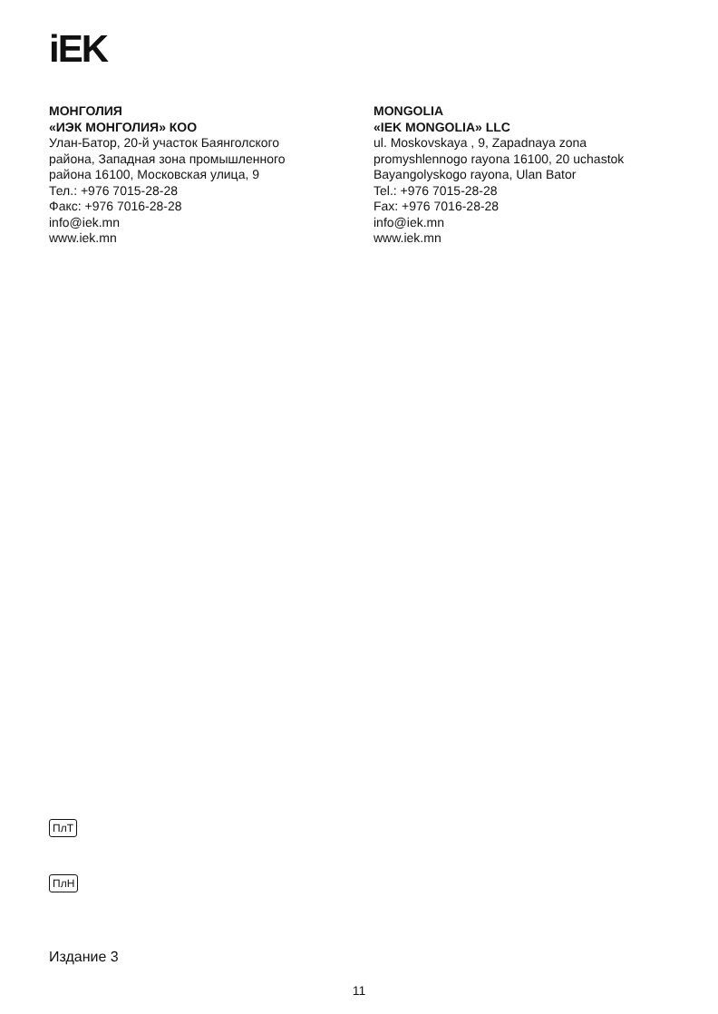iEK
МОНГОЛИЯ
«ИЭК МОНГОЛИЯ» КОО
Улан-Батор, 20-й участок Баянголского
района, Западная зона промышленного
района 16100, Московская улица, 9
Тел.: +976 7015-28-28
Факс: +976 7016-28-28
info@iek.mn
www.iek.mn
MONGOLIA
«IEK MONGOLIA» LLC
ul. Moskovskaya , 9, Zapadnaya zona
promyshlennogo rayona 16100, 20 uchastok
Bayangolyskogo rayona, Ulan Bator
Tel.: +976 7015-28-28
Fax: +976 7016-28-28
info@iek.mn
www.iek.mn
ПлТ
ПлН
Издание 3
11